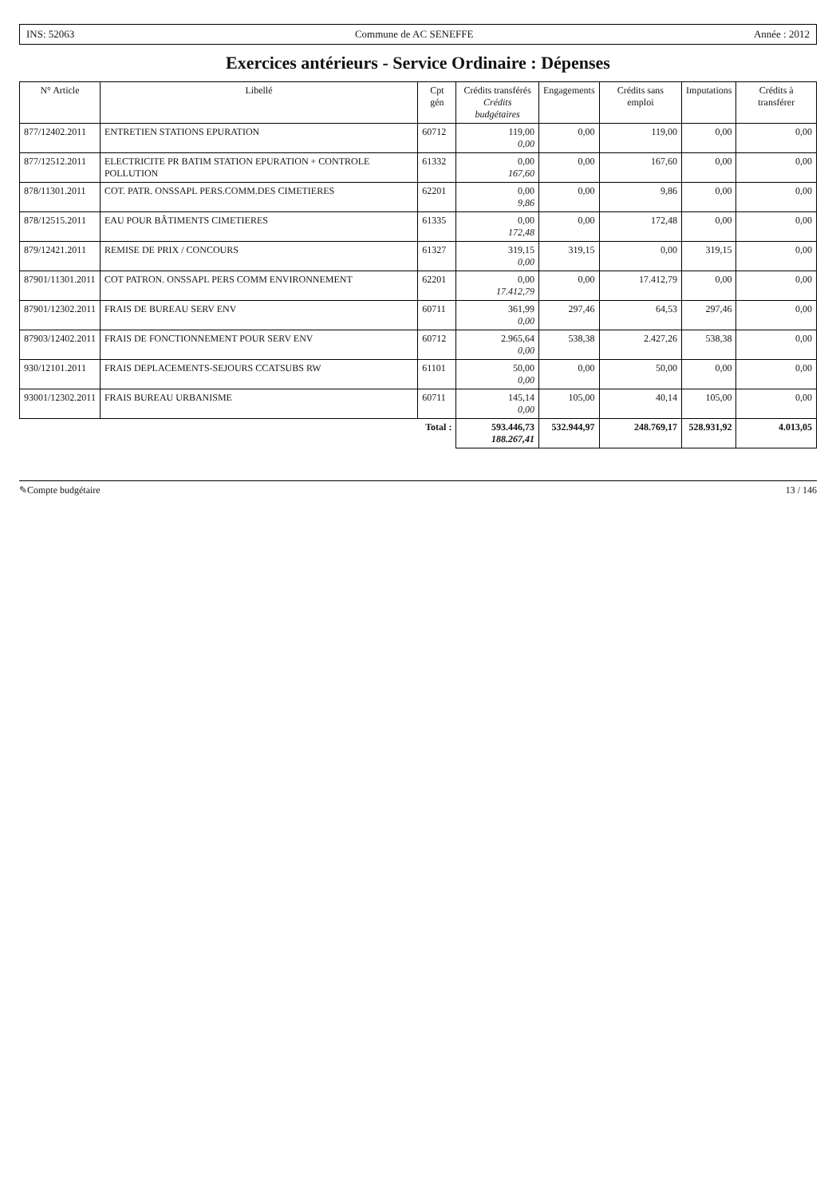INS: 52063 Commune de AC SENEFFE Année : 2012
Exercices antérieurs - Service Ordinaire : Dépenses
| N° Article | Libellé | Cpt gén | Crédits transférés Crédits budgétaires | Engagements | Crédits sans emploi | Imputations | Crédits à transférer |
| --- | --- | --- | --- | --- | --- | --- | --- |
| 877/12402.2011 | ENTRETIEN STATIONS EPURATION | 60712 | 119,00 0,00 | 0,00 | 119,00 | 0,00 | 0,00 |
| 877/12512.2011 | ELECTRICITE PR BATIM STATION EPURATION + CONTROLE POLLUTION | 61332 | 0,00 167,60 | 0,00 | 167,60 | 0,00 | 0,00 |
| 878/11301.2011 | COT. PATR. ONSSAPL PERS.COMM.DES CIMETIERES | 62201 | 0,00 9,86 | 0,00 | 9,86 | 0,00 | 0,00 |
| 878/12515.2011 | EAU POUR BÂTIMENTS CIMETIERES | 61335 | 0,00 172,48 | 0,00 | 172,48 | 0,00 | 0,00 |
| 879/12421.2011 | REMISE DE PRIX / CONCOURS | 61327 | 319,15 0,00 | 319,15 | 0,00 | 319,15 | 0,00 |
| 87901/11301.2011 | COT PATRON. ONSSAPL PERS COMM ENVIRONNEMENT | 62201 | 0,00 17.412,79 | 0,00 | 17.412,79 | 0,00 | 0,00 |
| 87901/12302.2011 | FRAIS DE BUREAU SERV ENV | 60711 | 361,99 0,00 | 297,46 | 64,53 | 297,46 | 0,00 |
| 87903/12402.2011 | FRAIS DE FONCTIONNEMENT POUR SERV ENV | 60712 | 2.965,64 0,00 | 538,38 | 2.427,26 | 538,38 | 0,00 |
| 930/12101.2011 | FRAIS DEPLACEMENTS-SEJOURS CCATSUBS RW | 61101 | 50,00 0,00 | 0,00 | 50,00 | 0,00 | 0,00 |
| 93001/12302.2011 | FRAIS BUREAU URBANISME | 60711 | 145,14 0,00 | 105,00 | 40,14 | 105,00 | 0,00 |
| Total : | | | 593.446,73 188.267,41 | 532.944,97 | 248.769,17 | 528.931,92 | 4.013,05 |
✎Compte budgétaire 13 / 146